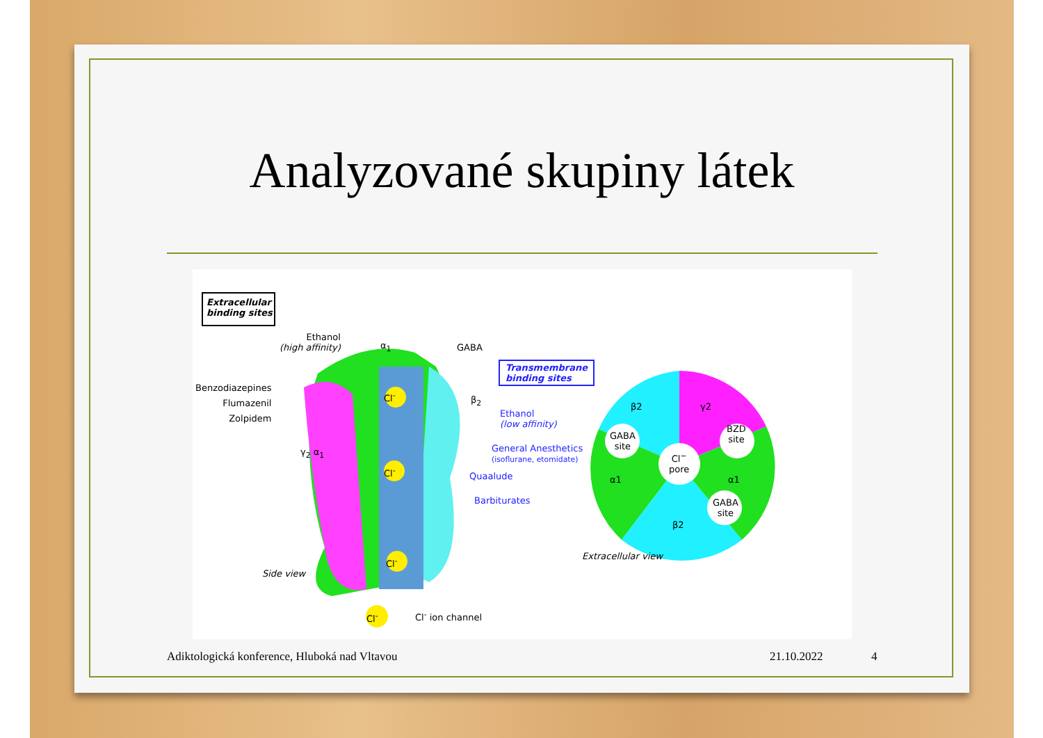Analyzované skupiny látek
Extracellular
binding sites
Ethanol
(high affinity)
α<sub>1</sub> GABA
Transmembrane
binding sites
Benzodiazepines
Flumazenil
Zolpidem
β<sub>2</sub>
Ethanol
(low affinity)
Cl<sup>-</sup>
γ<sub>2</sub> α<sub>1</sub>
General Anesthetics
(isoflurane, etomidate)
Cl<sup>-</sup> Quaalude
Barbiturates
Cl<sup>-</sup>
Side view
Cl<sup>-</sup> Cl<sup>-</sup> ion channel
β2 γ2
GABA
site
BZD
site
Cl<sup>−</sup>
pore
α1 α1
GABA
site
β2
Extracellular view
Adiktologická konference, Hluboká nad Vltavou
21.10.2022 4